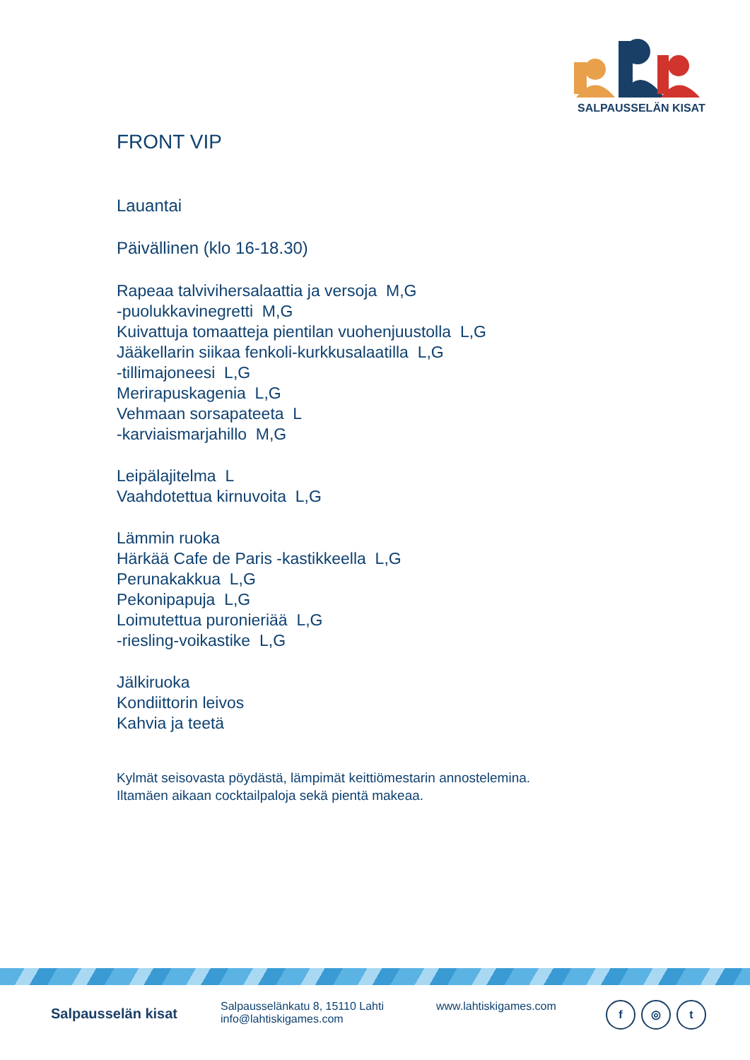SALPAUSSELÄN KISAT
FRONT VIP
Lauantai
Päivällinen (klo 16-18.30)
Rapeaa talvivihersalaattia ja versoja M,G
-puolukkavinegretti M,G
Kuivattuja tomaatteja pientilan vuohenjuustolla L,G
Jääkellarin siikaa fenkoli-kurkkusalaatilla L,G
-tillimajoneesi L,G
Merirapuskagenia L,G
Vehmaan sorsapateeta L
-karviaismarjahillo M,G
Leipälajitelma L
Vaahdotettua kirnuvoita L,G
Lämmin ruoka
Härkää Cafe de Paris -kastikkeella L,G
Perunakakkua L,G
Pekonipapuja L,G
Loimutettua puronieriää L,G
-riesling-voikastike L,G
Jälkiruoka
Kondiittorin leivos
Kahvia ja teetä
Kylmät seisovasta pöydästä, lämpimät keittiömestarin annostelemina.
Iltamäen aikaan cocktailpaloja sekä pientä makeaa.
Salpausselän kisat
Salpausselänkatu 8, 15110 Lahti
info@lahtiskigames.com
www.lahtiskigames.com
f ◎ t